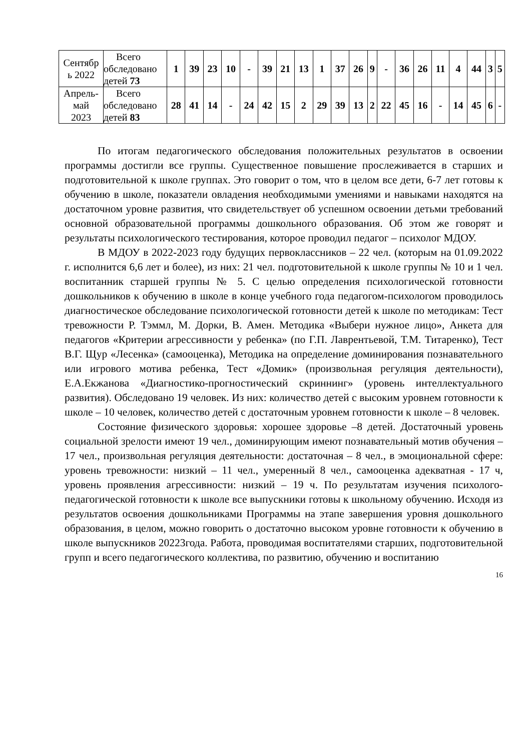| Сентябр ь 2022 | Всего обследовано детей 73 | 1 | 39 | 23 | 10 | - | 39 | 21 | 13 | 1 | 37 | 26 | 9 | - | 36 | 26 | 11 | 4 | 44 | 3 | 5 |
| Апрель- май 2023 | Всего обследовано детей 83 | 28 | 41 | 14 | - | 24 | 42 | 15 | 2 | 29 | 39 | 13 | 2 | 22 | 45 | 16 | - | 14 | 45 | 6 | - |
По итогам педагогического обследования положительных результатов в освоении программы достигли все группы. Существенное повышение прослеживается в старших и подготовительной к школе группах. Это говорит о том, что в целом все дети, 6-7 лет готовы к обучению в школе, показатели овладения необходимыми умениями и навыками находятся на достаточном уровне развития, что свидетельствует об успешном освоении детьми требований основной образовательной программы дошкольного образования. Об этом же говорят и результаты психологического тестирования, которое проводил педагог – психолог МДОУ.
В МДОУ в 2022-2023 году будущих первоклассников – 22 чел. (которым на 01.09.2022 г. исполнится 6,6 лет и более), из них: 21 чел. подготовительной к школе группы № 10 и 1 чел. воспитанник старшей группы № 5. С целью определения психологической готовности дошкольников к обучению в школе в конце учебного года педагогом-психологом проводилось диагностическое обследование психологической готовности детей к школе по методикам: Тест тревожности Р. Тэммл, М. Дорки, В. Амен. Методика «Выбери нужное лицо», Анкета для педагогов «Критерии агрессивности у ребенка» (по Г.П. Лаврентьевой, Т.М. Титаренко), Тест В.Г. Щур «Лесенка» (самооценка), Методика на определение доминирования познавательного или игрового мотива ребенка, Тест «Домик» (произвольная регуляция деятельности), Е.А.Екжанова «Диагностико-прогностический скриннинг» (уровень интеллектуального развития). Обследовано 19 человек. Из них: количество детей с высоким уровнем готовности к школе – 10 человек, количество детей с достаточным уровнем готовности к школе – 8 человек.
Состояние физического здоровья: хорошее здоровье –8 детей. Достаточный уровень социальной зрелости имеют 19 чел., доминирующим имеют познавательный мотив обучения – 17 чел., произвольная регуляция деятельности: достаточная – 8 чел., в эмоциональной сфере: уровень тревожности: низкий – 11 чел., умеренный 8 чел., самооценка адекватная - 17 ч, уровень проявления агрессивности: низкий – 19 ч. По результатам изучения психолого-педагогической готовности к школе все выпускники готовы к школьному обучению. Исходя из результатов освоения дошкольниками Программы на этапе завершения уровня дошкольного образования, в целом, можно говорить о достаточно высоком уровне готовности к обучению в школе выпускников 20223года. Работа, проводимая воспитателями старших, подготовительной групп и всего педагогического коллектива, по развитию, обучению и воспитанию
16